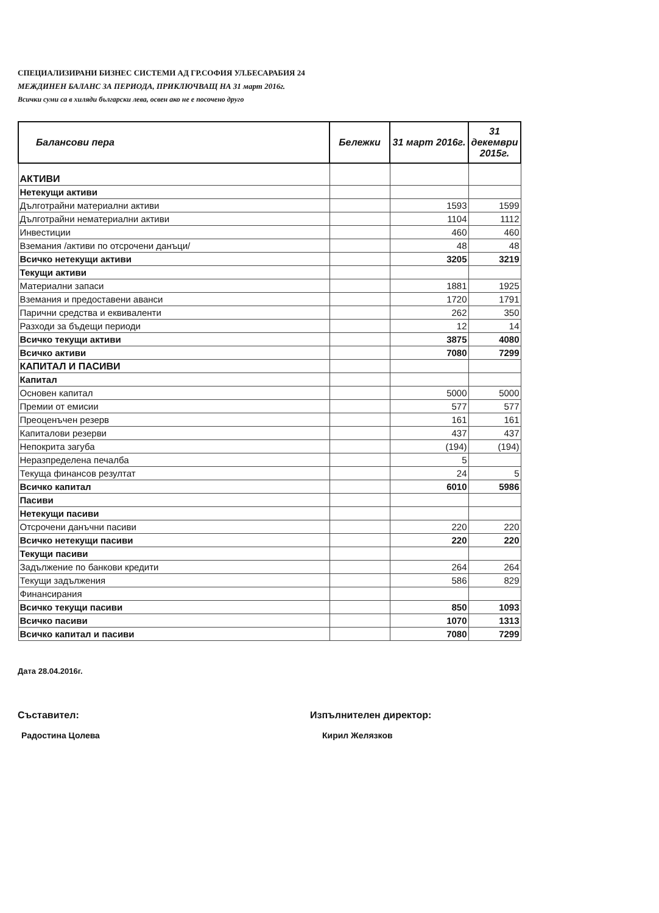СПЕЦИАЛИЗИРАНИ БИЗНЕС СИСТЕМИ АД ГР.СОФИЯ УЛ.БЕСАРАБИЯ 24
МЕЖДИНЕН БАЛАНС ЗА ПЕРИОДА, ПРИКЛЮЧВАЩ НА 31 март 2016г.
Всички суми са в хиляди български лева, освен ако не е посочено друго
| Балансови пера | Бележки | 31 март 2016г. | 31 декември 2015г. |
| --- | --- | --- | --- |
| АКТИВИ | | | |
| Нетекущи активи | | | |
| Дълготрайни материални активи | | 1593 | 1599 |
| Дълготрайни нематериални активи | | 1104 | 1112 |
| Инвестиции | | 460 | 460 |
| Вземания /активи по отсрочени данъци/ | | 48 | 48 |
| Всичко нетекущи активи | | 3205 | 3219 |
| Текущи активи | | | |
| Материални запаси | | 1881 | 1925 |
| Вземания и предоставени аванси | | 1720 | 1791 |
| Парични средства и еквиваленти | | 262 | 350 |
| Разходи за бъдещи периоди | | 12 | 14 |
| Всичко текущи активи | | 3875 | 4080 |
| Всичко активи | | 7080 | 7299 |
| КАПИТАЛ И ПАСИВИ | | | |
| Капитал | | | |
| Основен капитал | | 5000 | 5000 |
| Премии от емисии | | 577 | 577 |
| Преоценъчен резерв | | 161 | 161 |
| Капиталови резерви | | 437 | 437 |
| Непокрита загуба | | (194) | (194) |
| Неразпределена печалба | | 5 | |
| Текуща финансов резултат | | 24 | 5 |
| Всичко капитал | | 6010 | 5986 |
| Пасиви | | | |
| Нетекущи пасиви | | | |
| Отсрочени данъчни пасиви | | 220 | 220 |
| Всичко нетекущи пасиви | | 220 | 220 |
| Текущи пасиви | | | |
| Задължение по банкови кредити | | 264 | 264 |
| Текущи задължения | | 586 | 829 |
| Финансирания | | | |
| Всичко текущи пасиви | | 850 | 1093 |
| Всичко пасиви | | 1070 | 1313 |
| Всичко капитал и пасиви | | 7080 | 7299 |
Дата 28.04.2016г.
Съставител:
Радостина Цолева
Изпълнителен директор:
Кирил Желязков